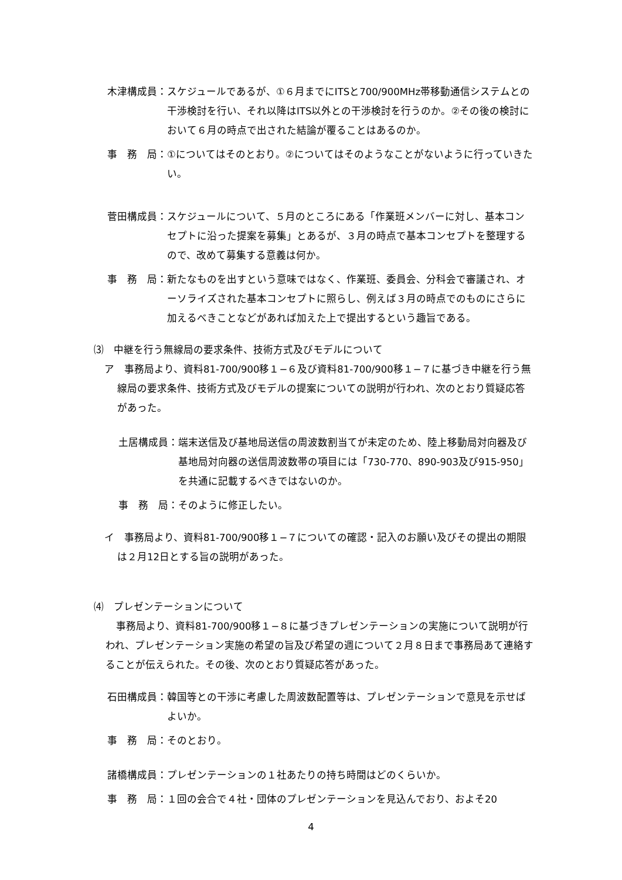木津構成員： スケジュールであるが、①６月までにITSと700/900MHz帯移動通信システムとの干渉検討を行い、それ以降はITS以外との干渉検討を行うのか。②その後の検討において６月の時点で出された結論が覆ることはあるのか。
事　務　局： ①についてはそのとおり。②についてはそのようなことがないように行っていきたい。
菅田構成員： スケジュールについて、５月のところにある「作業班メンバーに対し、基本コンセプトに沿った提案を募集」とあるが、３月の時点で基本コンセプトを整理するので、改めて募集する意義は何か。
事　務　局： 新たなものを出すという意味ではなく、作業班、委員会、分科会で審議され、オーソライズされた基本コンセプトに照らし、例えば３月の時点でのものにさらに加えるべきことなどがあれば加えた上で提出するという趣旨である。
⑶　中継を行う無線局の要求条件、技術方式及びモデルについて
ア　事務局より、資料81-700/900移１−６及び資料81-700/900移１−７に基づき中継を行う無線局の要求条件、技術方式及びモデルの提案についての説明が行われ、次のとおり質疑応答があった。
土居構成員： 端末送信及び基地局送信の周波数割当てが未定のため、陸上移動局対向器及び基地局対向器の送信周波数帯の項目には「730-770、890-903及び915-950」を共通に記載するべきではないのか。
事　務　局： そのように修正したい。
イ　事務局より、資料81-700/900移１−７についての確認・記入のお願い及びその提出の期限は２月12日とする旨の説明があった。
⑷　プレゼンテーションについて
事務局より、資料81-700/900移１−８に基づきプレゼンテーションの実施について説明が行われ、プレゼンテーション実施の希望の旨及び希望の週について２月８日まで事務局あて連絡することが伝えられた。その後、次のとおり質疑応答があった。
石田構成員： 韓国等との干渉に考慮した周波数配置等は、プレゼンテーションで意見を示せばよいか。
事　務　局： そのとおり。
諸橋構成員： プレゼンテーションの１社あたりの持ち時間はどのくらいか。
事　務　局： １回の会合で４社・団体のプレゼンテーションを見込んでおり、およそ20
4